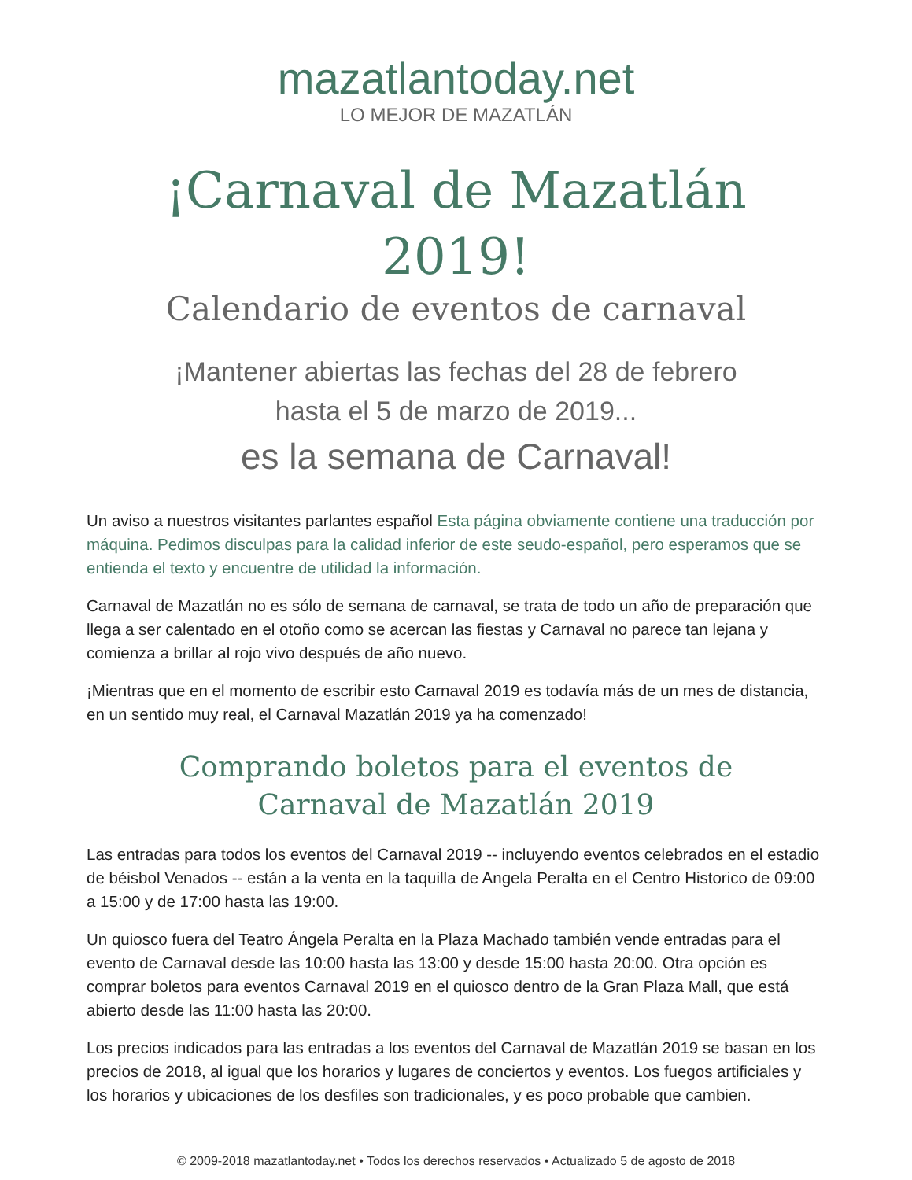mazatlantoday.net
LO MEJOR DE MAZATLÁN
¡Carnaval de Mazatlán 2019!
Calendario de eventos de carnaval
¡Mantener abiertas las fechas del 28 de febrero
hasta el 5 de marzo de 2019...
es la semana de Carnaval!
Un aviso a nuestros visitantes parlantes español Esta página obviamente contiene una traducción por máquina. Pedimos disculpas para la calidad inferior de este seudo-español, pero esperamos que se entienda el texto y encuentre de utilidad la información.
Carnaval de Mazatlán no es sólo de semana de carnaval, se trata de todo un año de preparación que llega a ser calentado en el otoño como se acercan las fiestas y Carnaval no parece tan lejana y comienza a brillar al rojo vivo después de año nuevo.
¡Mientras que en el momento de escribir esto Carnaval 2019 es todavía más de un mes de distancia, en un sentido muy real, el Carnaval Mazatlán 2019 ya ha comenzado!
Comprando boletos para el eventos de
Carnaval de Mazatlán 2019
Las entradas para todos los eventos del Carnaval 2019 -- incluyendo eventos celebrados en el estadio de béisbol Venados -- están a la venta en la taquilla de Angela Peralta en el Centro Historico de 09:00 a 15:00 y de 17:00 hasta las 19:00.
Un quiosco fuera del Teatro Ángela Peralta en la Plaza Machado también vende entradas para el evento de Carnaval desde las 10:00 hasta las 13:00 y desde 15:00 hasta 20:00. Otra opción es comprar boletos para eventos Carnaval 2019 en el quiosco dentro de la Gran Plaza Mall, que está abierto desde las 11:00 hasta las 20:00.
Los precios indicados para las entradas a los eventos del Carnaval de Mazatlán 2019 se basan en los precios de 2018, al igual que los horarios y lugares de conciertos y eventos. Los fuegos artificiales y los horarios y ubicaciones de los desfiles son tradicionales, y es poco probable que cambien.
© 2009-2018 mazatlantoday.net • Todos los derechos reservados • Actualizado 5 de agosto de 2018